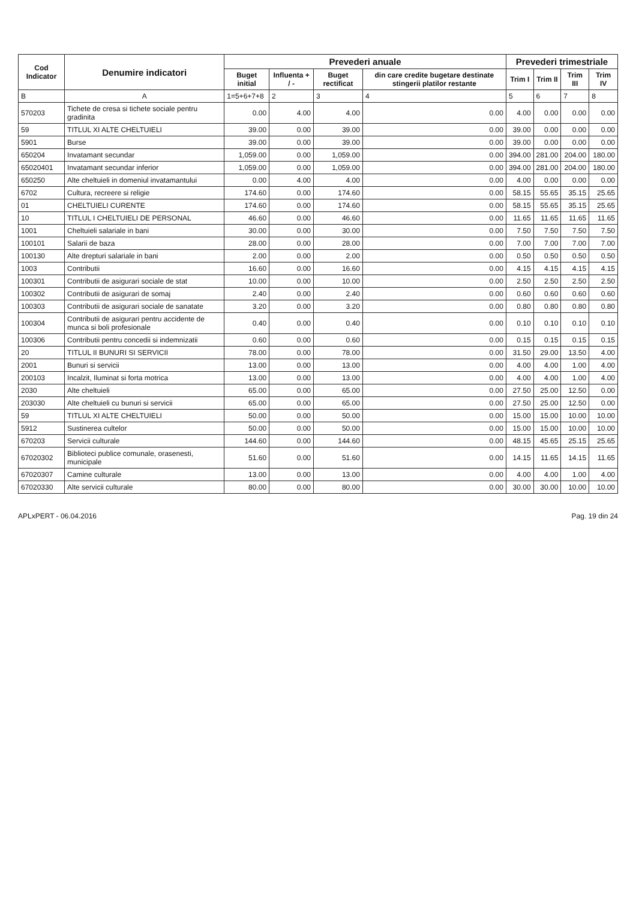| Cod Indicator | Denumire indicatori | Prevederi anuale | | | | Prevederi trimestriale | | | |
| --- | --- | --- | --- | --- | --- | --- | --- | --- | --- |
| | | Buget initial | Influenta + / - | Buget rectificat | din care credite bugetare destinate stingerii platilor restante | Trim I | Trim II | Trim III | Trim IV |
| B | A | 1=5+6+7+8 | 2 | 3 | 4 | 5 | 6 | 7 | 8 |
| 570203 | Tichete de cresa si tichete sociale pentru gradinita | 0.00 | 4.00 | 4.00 | 0.00 | 4.00 | 0.00 | 0.00 | 0.00 |
| 59 | TITLUL XI ALTE CHELTUIELI | 39.00 | 0.00 | 39.00 | 0.00 | 39.00 | 0.00 | 0.00 | 0.00 |
| 5901 | Burse | 39.00 | 0.00 | 39.00 | 0.00 | 39.00 | 0.00 | 0.00 | 0.00 |
| 650204 | Invatamant secundar | 1,059.00 | 0.00 | 1,059.00 | 0.00 | 394.00 | 281.00 | 204.00 | 180.00 |
| 65020401 | Invatamant secundar inferior | 1,059.00 | 0.00 | 1,059.00 | 0.00 | 394.00 | 281.00 | 204.00 | 180.00 |
| 650250 | Alte cheltuieli in domeniul invatamantului | 0.00 | 4.00 | 4.00 | 0.00 | 4.00 | 0.00 | 0.00 | 0.00 |
| 6702 | Cultura, recreere si religie | 174.60 | 0.00 | 174.60 | 0.00 | 58.15 | 55.65 | 35.15 | 25.65 |
| 01 | CHELTUIELI CURENTE | 174.60 | 0.00 | 174.60 | 0.00 | 58.15 | 55.65 | 35.15 | 25.65 |
| 10 | TITLUL I CHELTUIELI DE PERSONAL | 46.60 | 0.00 | 46.60 | 0.00 | 11.65 | 11.65 | 11.65 | 11.65 |
| 1001 | Cheltuieli salariale in bani | 30.00 | 0.00 | 30.00 | 0.00 | 7.50 | 7.50 | 7.50 | 7.50 |
| 100101 | Salarii de baza | 28.00 | 0.00 | 28.00 | 0.00 | 7.00 | 7.00 | 7.00 | 7.00 |
| 100130 | Alte drepturi salariale in bani | 2.00 | 0.00 | 2.00 | 0.00 | 0.50 | 0.50 | 0.50 | 0.50 |
| 1003 | Contributii | 16.60 | 0.00 | 16.60 | 0.00 | 4.15 | 4.15 | 4.15 | 4.15 |
| 100301 | Contributii de asigurari sociale de stat | 10.00 | 0.00 | 10.00 | 0.00 | 2.50 | 2.50 | 2.50 | 2.50 |
| 100302 | Contributii de asigurari de somaj | 2.40 | 0.00 | 2.40 | 0.00 | 0.60 | 0.60 | 0.60 | 0.60 |
| 100303 | Contributii de asigurari sociale de sanatate | 3.20 | 0.00 | 3.20 | 0.00 | 0.80 | 0.80 | 0.80 | 0.80 |
| 100304 | Contributii de asigurari pentru accidente de munca si boli profesionale | 0.40 | 0.00 | 0.40 | 0.00 | 0.10 | 0.10 | 0.10 | 0.10 |
| 100306 | Contributii pentru concedii si indemnizatii | 0.60 | 0.00 | 0.60 | 0.00 | 0.15 | 0.15 | 0.15 | 0.15 |
| 20 | TITLUL II BUNURI SI SERVICII | 78.00 | 0.00 | 78.00 | 0.00 | 31.50 | 29.00 | 13.50 | 4.00 |
| 2001 | Bunuri si servicii | 13.00 | 0.00 | 13.00 | 0.00 | 4.00 | 4.00 | 1.00 | 4.00 |
| 200103 | Incalzit, Iluminat si forta motrica | 13.00 | 0.00 | 13.00 | 0.00 | 4.00 | 4.00 | 1.00 | 4.00 |
| 2030 | Alte cheltuieli | 65.00 | 0.00 | 65.00 | 0.00 | 27.50 | 25.00 | 12.50 | 0.00 |
| 203030 | Alte cheltuieli cu bunuri si servicii | 65.00 | 0.00 | 65.00 | 0.00 | 27.50 | 25.00 | 12.50 | 0.00 |
| 59 | TITLUL XI ALTE CHELTUIELI | 50.00 | 0.00 | 50.00 | 0.00 | 15.00 | 15.00 | 10.00 | 10.00 |
| 5912 | Sustinerea cultelor | 50.00 | 0.00 | 50.00 | 0.00 | 15.00 | 15.00 | 10.00 | 10.00 |
| 670203 | Servicii culturale | 144.60 | 0.00 | 144.60 | 0.00 | 48.15 | 45.65 | 25.15 | 25.65 |
| 67020302 | Biblioteci publice comunale, orasenesti, municipale | 51.60 | 0.00 | 51.60 | 0.00 | 14.15 | 11.65 | 14.15 | 11.65 |
| 67020307 | Camine culturale | 13.00 | 0.00 | 13.00 | 0.00 | 4.00 | 4.00 | 1.00 | 4.00 |
| 67020330 | Alte servicii culturale | 80.00 | 0.00 | 80.00 | 0.00 | 30.00 | 30.00 | 10.00 | 10.00 |
APLxPERT - 06.04.2016 Pag. 19 din 24